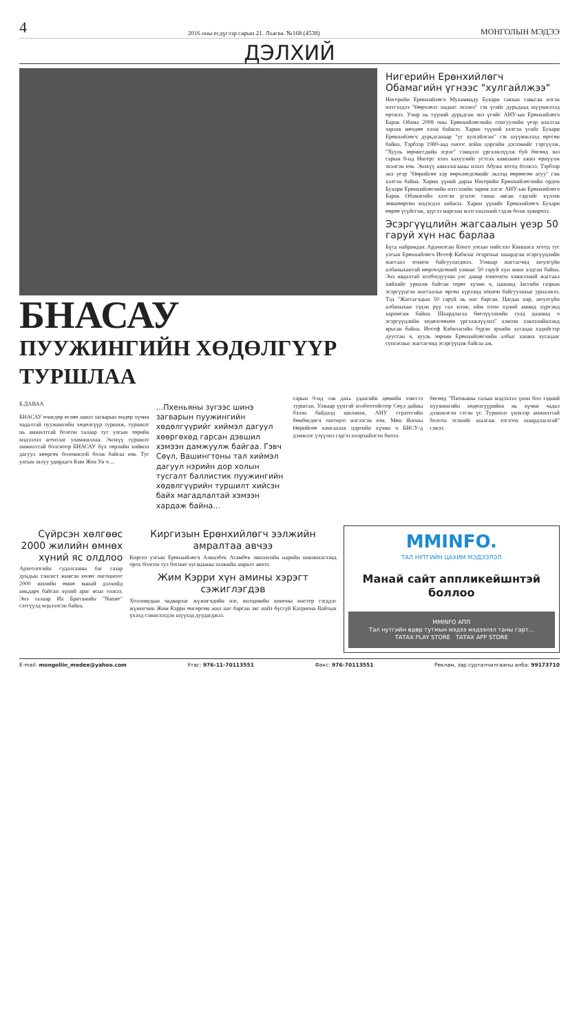4 2016 оны есдүгээр сарын 21. Лхагва. №168 (4538) МОНГОЛЫН МЭДЭЭ
ДЭЛХИЙ
БНАСАУ
ПУУЖИНГИЙН ХӨДӨЛГҮҮР ТУРШЛАА
Нигерийн Ерөнхийлөгч Обамагийн үгнээс "хулгайлжээ"
Нигерийн Ерөнхийлөгч Мухаммаду Бухари саяхан тавьсан нэгэн илтгэлдээ "Өөрчлөлт надаас эхэлнэ" гэх үгийг дурьдаад шүүмжлэлд өртжээ. Учир нь түүний дурьдсан энэ үгийг АНУ-ын Ерөнхийлөгч Барак Обама 2008 оны Ерөнхийлөгчийн сонгуулийн үеэр ялалтаа зарлах мөчдөө хэлж байжээ. Харин түүний хэлсэн үгийг Бухари Ерөнхийлөгч дурьдсанаар "үг хулгайлсан" гэх шүүмжлэлд өртсөн байна. Тэрбээр 1980-аад оноос хойш цэргийн дэглэмийг тэргүүлж, "Хууль зөрчигсдийн эсрэг" тэмцлээ үргэлжлүүлж буй бөгөөд энэ сарын 8-нд Нигерт хээл хахуулийг устгах кампанит ажил өрнүүлж эхэлсэн юм. Энэхүү ажиллагааны нээлт Абужа хотод болжээ. Тэрбээр энэ үеэр "Өөрийгөө хэр өөрчлөгдсөнийг эхлээд өөрөөсөө асуу" гэж хэлсэн байна. Харин үүний дараа Нигерийн Ерөнхийлөгчийн ордон Бухари Ерөнхийлөгчийн илтгэлийн зарим хэсэг АНУ-ын Ерөнхийлөгч Барак Обамагийн хэлсэн үгнээс санаа авсан гэдгийг хүлээн зөвшөөрсөн мэдэгдэл хийжээ. Харин үүнийг Ерөнхийлөгч Бухари өөрөө үгүйсгэж, эдүгээ маргаан мэтгэлцээний сэдэв болж хувирчээ.
Эсэргүүцлийн жагсаалын үеэр 50 гаруй хүн нас барлаа
Бүгд найрамдах Ардчилсан Конго улсын нийслэл Киншаса хотод тус улсын Ерөнхийлөгч Иосеф Кабилаг огцрохыг шаардсан эсэргүүцлийн жагсаал зохион байгуулагджээ. Улмаар жагсагчид аюулгүйн албаныхантай мөргөлдсөний улмаас 50 гаруй хүн амиа алдсан байна. Энэ явдалтай холбогдуулан улс даяар томоохон хэмжээний жагсаал хийхийг уриалж байсан сөрөг хүчин ч, цаашид Засгийн газрын эсэргүүцсэн жагсаалыг өргөн хүрээнд зохион байгуулахыг уриалжээ. Тэд "Жагсагчдын 50 гаруй нь нас барсан. Цагдаа нар, аюулгүйн албаныхан тэдэн рүү гал нээж, ийм олон хүний аминд хүрсэнд харамсаж байна. Шаардлагаа биелүүлэхийн тулд цаашид ч эсэргүүцлийн хөдөлгөөнөө үргэлжлүүлнэ" хэмээн хэвлэлийнхэнд ярьсан байна. Иосеф Кабилагийн бүрэн эрхийн хугацаа хэдийгээр дууссан ч, хууль зөрчин Ерөнхийлөгчийн албыг хаших хугацааг сунгасныг жагсагчид эсэргүүцэж байгаа аж.
Б.ДАВАА
БНАСАУ өчигдөр өглөө шинэ загварын өндөр хүчин чадалтай пуужингийн хөдөлгүүр туршиж, туршилт нь амжилттай болсон талаар тус улсын төрийн мэдээлэл агентлаг уламжиллаа. Энэхүү туршилт амжилттай болсноор БНАСАУ бүх төрлийн хиймэл дагуул хөөргөх боломжтой болж байгаа юм. Тус улсын залуу удирдагч Ким Жон Ун ч ...
...Пхеньяны зүгээс шинэ загварын пуужингийн хөдөлгүүрийг хиймэл дагуул хөөргөхөд гарсан дэвшил хэмээн дамжуулж байгаа. Гэвч Сөүл, Вашингтоны тал хиймэл дагуул нэрийн дор холын тусгалт баллистик пуужингийн хөдөлгүүрийн туршилт хийсэн байх магадлалтай хэмээн хардаж байна...
сарын 9-нд тав дахь удаагийн цөмийн зэвсгээ туршсан. Улмаар үүнтэй холбоотойгоор Сөүл дайны бэлэн байдалд шилжиж, АНУ стратегийн бөмбөгдөгч онгоцоо илгээсэн юм. Мөн Японы Өөрийгөө хамгаалах цэргийн хүчин ч БНСУ-д дэмжлэг үзүүлнэ гэдгээ илэрхийлсэн билээ.
бөгөөд "Пхеньяны талын мэдээлэл үнэн бол тэдний пуужингийн хөдөлгүүрийнх нь хүчин чадал дээшилсэн гэсэн үг. Туршилт үнэхээр амжилттай болсон эсэхийг шалгаж тогтоох шаардлагатай" гэжээ.
Сүйрсэн хөлгөөс 2000 жилийн өмнөх хүний яс олдлоо
Археологийн судалгааны баг газар дундын тэнгист живсэн хөлөг онгоцноос 2000 жилийн өмнө манай дэлхийд амьдарч байсан хүний араг ясыг олжээ. Энэ талаар Их Британийн "Nature" сэтгүүлд мэдээлсэн байна.
Киргизын Ерөнхийлөгч ээлжийн амралтаа авчээ
Киргиз улсын Ерөнхийлөгч Алмазбек Атамбек эмнэлгийн нарийн шинжилгээнд орох болсон тул богино хугацааны ээлжийн амралт авчээ.
Жим Кэрри хүн амины хэрэгт сэжиглэгдэв
Холливудын чадварлаг жүжигчдийн нэг, инээдмийн киноны мастер гэгддэг жүжигчин Жим Кэрри өнгөрсөн жил нас барсан экс найз бүсгүй Катриона Вайтын үхэлд сэжиглэгдэн шүүхэд дуудагджээ.
MMINFO.
ТАЛ НУТГИЙН ЦАХИМ МЭДЭЭЛЭЛ
Манай сайт аппликейшнтэй боллоо
MMINFO АПП
Тал нутгийн өдөр тутмын мэдээ мэдээлэл таны гарт...
ТАТАХ PLAY STORE ТАТАХ APP STORE
E-mail: mongoliin_medee@yahoo.com Утас: 976-11-70113551 Факс: 976-70113551 Реклам, зар сурталчилгааны алба: 99173710